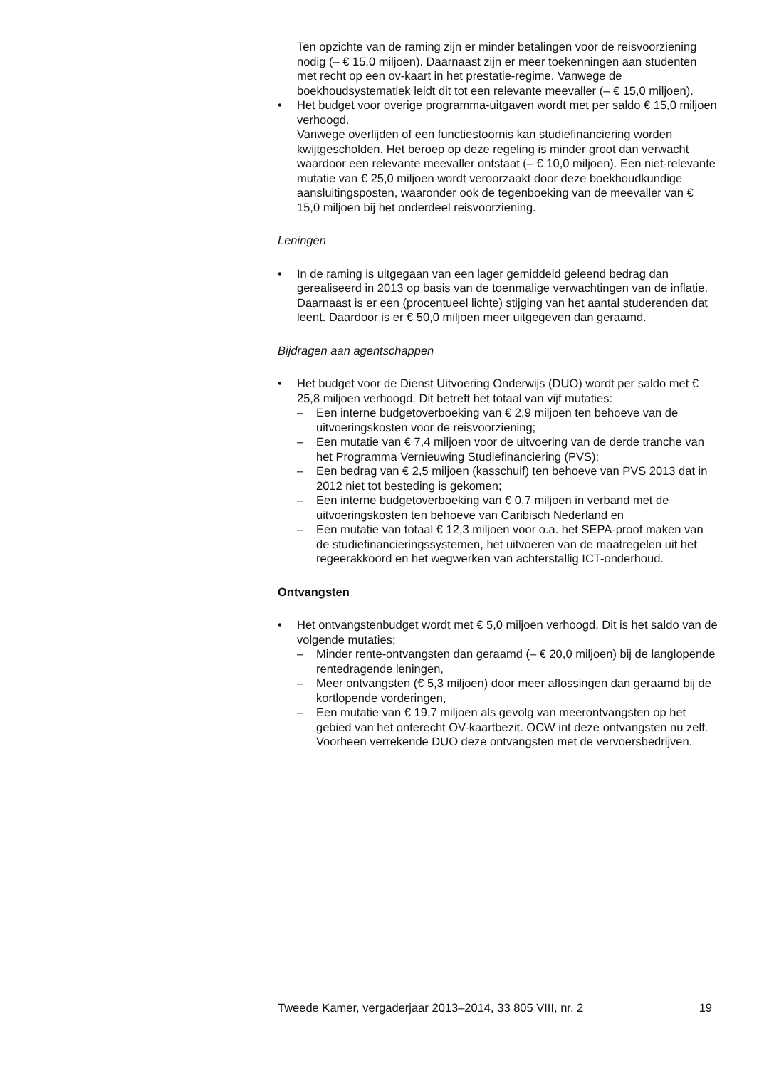Ten opzichte van de raming zijn er minder betalingen voor de reisvoorziening nodig (– € 15,0 miljoen). Daarnaast zijn er meer toekenningen aan studenten met recht op een ov-kaart in het prestatie-regime. Vanwege de boekhoudsystematiek leidt dit tot een relevante meevaller (– € 15,0 miljoen).
• Het budget voor overige programma-uitgaven wordt met per saldo € 15,0 miljoen verhoogd.
Vanwege overlijden of een functiestoornis kan studiefinanciering worden kwijtgescholden. Het beroep op deze regeling is minder groot dan verwacht waardoor een relevante meevaller ontstaat (– € 10,0 miljoen). Een niet-relevante mutatie van € 25,0 miljoen wordt veroorzaakt door deze boekhoudkundige aansluitingsposten, waaronder ook de tegenboeking van de meevaller van € 15,0 miljoen bij het onderdeel reisvoorziening.
Leningen
• In de raming is uitgegaan van een lager gemiddeld geleend bedrag dan gerealiseerd in 2013 op basis van de toenmalige verwachtingen van de inflatie. Daarnaast is er een (procentueel lichte) stijging van het aantal studerenden dat leent. Daardoor is er € 50,0 miljoen meer uitgegeven dan geraamd.
Bijdragen aan agentschappen
• Het budget voor de Dienst Uitvoering Onderwijs (DUO) wordt per saldo met € 25,8 miljoen verhoogd. Dit betreft het totaal van vijf mutaties:
– Een interne budgetoverboeking van € 2,9 miljoen ten behoeve van de uitvoeringskosten voor de reisvoorziening;
– Een mutatie van € 7,4 miljoen voor de uitvoering van de derde tranche van het Programma Vernieuwing Studiefinanciering (PVS);
– Een bedrag van € 2,5 miljoen (kasschuif) ten behoeve van PVS 2013 dat in 2012 niet tot besteding is gekomen;
– Een interne budgetoverboeking van € 0,7 miljoen in verband met de uitvoeringskosten ten behoeve van Caribisch Nederland en
– Een mutatie van totaal € 12,3 miljoen voor o.a. het SEPA-proof maken van de studiefinancieringssystemen, het uitvoeren van de maatregelen uit het regeerakkoord en het wegwerken van achterstallig ICT-onderhoud.
Ontvangsten
• Het ontvangstenbudget wordt met € 5,0 miljoen verhoogd. Dit is het saldo van de volgende mutaties;
– Minder rente-ontvangsten dan geraamd (– € 20,0 miljoen) bij de langlopende rentedragende leningen,
– Meer ontvangsten (€ 5,3 miljoen) door meer aflossingen dan geraamd bij de kortlopende vorderingen,
– Een mutatie van € 19,7 miljoen als gevolg van meerontvangsten op het gebied van het onterecht OV-kaartbezit. OCW int deze ontvangsten nu zelf. Voorheen verrekende DUO deze ontvangsten met de vervoersbedrijven.
Tweede Kamer, vergaderjaar 2013–2014, 33 805 VIII, nr. 2 19